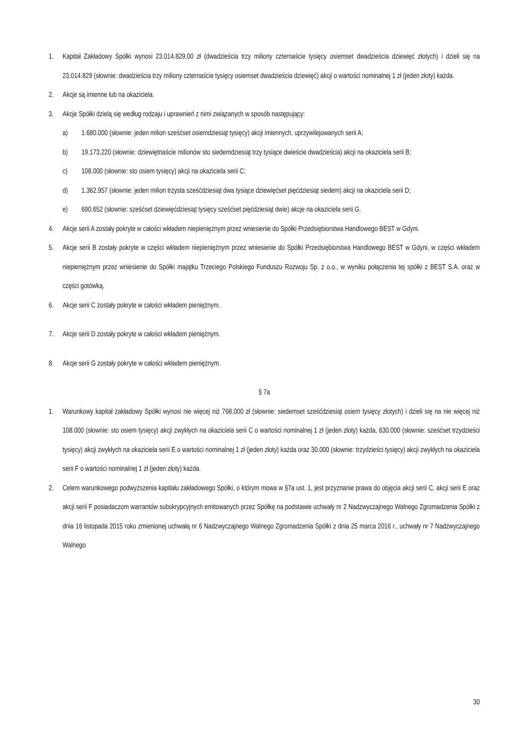1. Kapitał Zakładowy Spółki wynosi 23.014.829,00 zł (dwadzieścia trzy miliony czternaście tysięcy osiemset dwadzieścia dziewięć złotych) i dzieli się na 23.014.829 (słownie: dwadzieścia trzy miliony czternaście tysięcy osiemset dwadzieścia dziewięć) akcji o wartości nominalnej 1 zł (jeden złoty) każda.
2. Akcje są imienne lub na okaziciela.
3. Akcje Spółki dzielą się według rodzaju i uprawnień z nimi związanych w sposób następujący:
a) 1.680.000 (słownie: jeden milion sześćset osiemdziesiąt tysięcy) akcji imiennych, uprzywilejowanych serii A;
b) 19.173.220 (słownie: dziewiętnaście milionów sto siedemdziesiąt trzy tysiące dwieście dwadzieścia) akcji na okaziciela serii B;
c) 108.000 (słownie: sto osiem tysięcy) akcji na okaziciela serii C;
d) 1.362.957 (słownie: jeden milion trzysta sześćdziesiąt dwa tysiące dziewięćset pięćdziesiąt siedem) akcji na okaziciela serii D;
e) 690.652 (słownie: sześćset dziewięćdziesiąt tysięcy sześćset pięćdziesiąt dwie) akcje na okaziciela serii G.
4. Akcje serii A zostały pokryte w całości wkładem niepieniężnym przez wniesienie do Spółki Przedsiębiorstwa Handlowego BEST w Gdyni.
5. Akcje serii B zostały pokryte w części wkładem niepieniężnym przez wniesienie do Spółki Przedsiębiorstwa Handlowego BEST w Gdyni, w części wkładem niepieniężnym przez wniesienie do Spółki majątku Trzeciego Polskiego Funduszu Rozwoju Sp. z o.o., w wyniku połączenia tej spółki z BEST S.A. oraz w części gotówką.
6. Akcje serii C zostały pokryte w całości wkładem pieniężnym.
7. Akcje serii D zostały pokryte w całości wkładem pieniężnym.
8. Akcje serii G zostały pokryte w całości wkładem pieniężnym.
§ 7a
1. Warunkowy kapitał zakładowy Spółki wynosi nie więcej niż 768.000 zł (słownie: siedemset sześćdziesiąt osiem tysięcy złotych) i dzieli się na nie więcej niż 108.000 (słownie: sto osiem tysięcy) akcji zwykłych na okaziciela serii C o wartości nominalnej 1 zł (jeden złoty) każda, 630.000 (słownie: sześćset trzydzieści tysięcy) akcji zwykłych na okaziciela serii E o wartości nominalnej 1 zł (jeden złoty) każda oraz 30.000 (słownie: trzydzieści tysięcy) akcji zwykłych na okaziciela serii F o wartości nominalnej 1 zł (jeden złoty) każda.
2. Celem warunkowego podwyższenia kapitału zakładowego Spółki, o którym mowa w §7a ust. 1, jest przyznanie prawa do objęcia akcji serii C, akcji serii E oraz akcji serii F posiadaczom warrantów subskrypcyjnych emitowanych przez Spółkę na podstawie uchwały nr 2 Nadzwyczajnego Walnego Zgromadzenia Spółki z dnia 16 listopada 2015 roku zmienionej uchwałą nr 6 Nadzwyczajnego Walnego Zgromadzenia Spółki z dnia 25 marca 2016 r., uchwały nr 7 Nadzwyczajnego Walnego
30